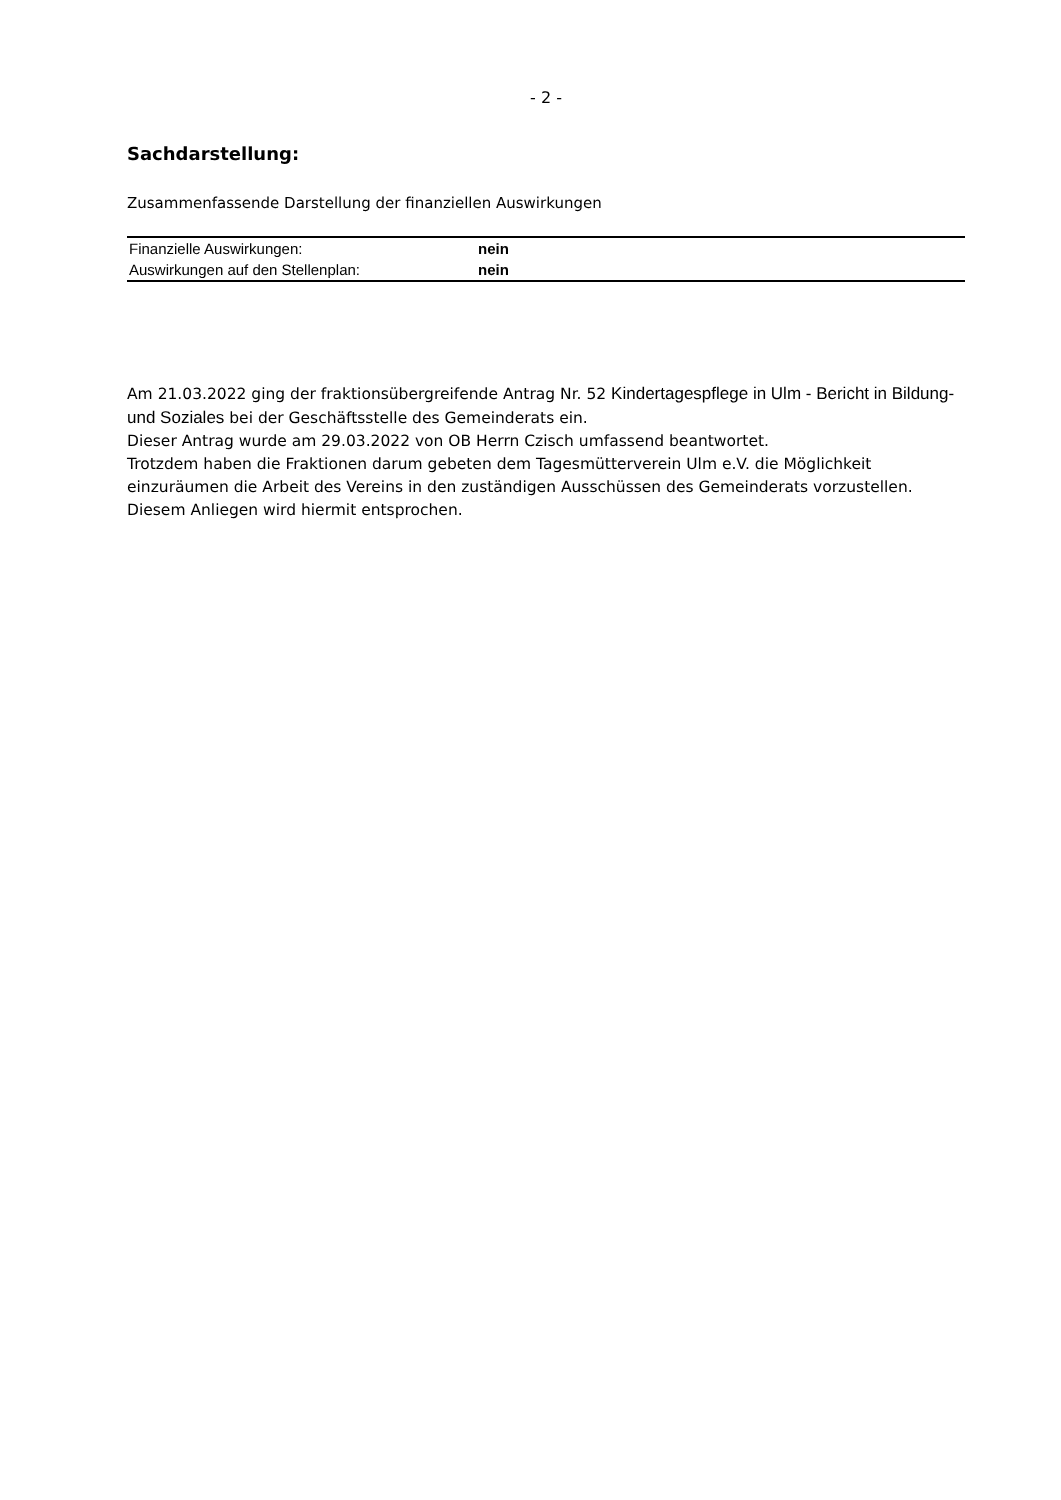- 2 -
Sachdarstellung:
Zusammenfassende Darstellung der finanziellen Auswirkungen
| Finanzielle Auswirkungen: | nein |
| Auswirkungen auf den Stellenplan: | nein |
Am 21.03.2022 ging der fraktionsübergreifende Antrag Nr. 52 Kindertagespflege in Ulm - Bericht in Bildung-und Soziales bei der Geschäftsstelle des Gemeinderats ein.
Dieser Antrag wurde am 29.03.2022 von OB Herrn Czisch umfassend beantwortet.
Trotzdem haben die Fraktionen darum gebeten dem Tagesmütterverein Ulm e.V. die Möglichkeit einzuräumen die Arbeit des Vereins in den zuständigen Ausschüssen des Gemeinderats vorzustellen. Diesem Anliegen wird hiermit entsprochen.